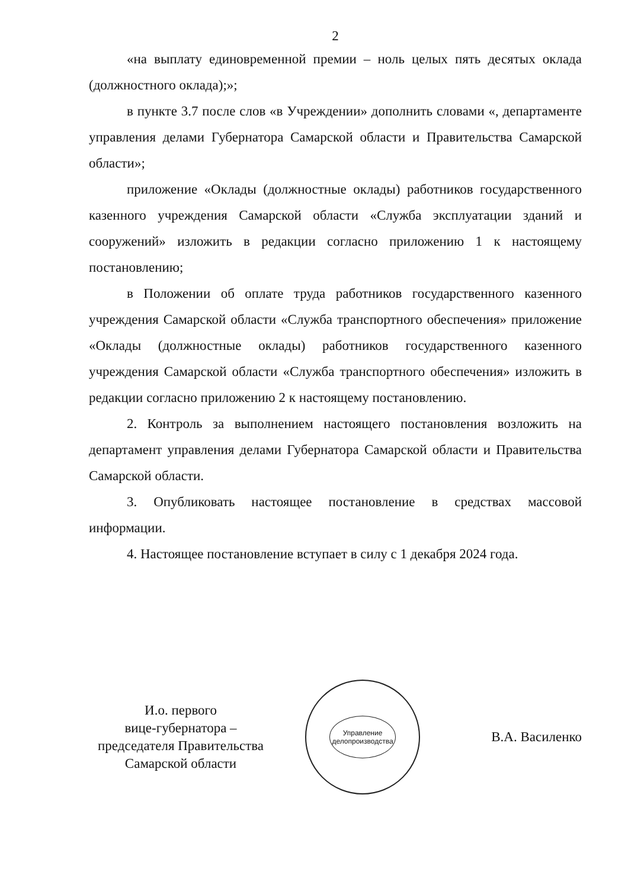2
«на выплату единовременной премии – ноль целых пять десятых оклада (должностного оклада);»;
в пункте 3.7 после слов «в Учреждении» дополнить словами «, департаменте управления делами Губернатора Самарской области и Правительства Самарской области»;
приложение «Оклады (должностные оклады) работников государственного казенного учреждения Самарской области «Служба эксплуатации зданий и сооружений» изложить в редакции согласно приложению 1 к настоящему постановлению;
в Положении об оплате труда работников государственного казенного учреждения Самарской области «Служба транспортного обеспечения» приложение «Оклады (должностные оклады) работников государственного казенного учреждения Самарской области «Служба транспортного обеспечения» изложить в редакции согласно приложению 2 к настоящему постановлению.
2. Контроль за выполнением настоящего постановления возложить на департамент управления делами Губернатора Самарской области и Правительства Самарской области.
3. Опубликовать настоящее постановление в средствах массовой информации.
4. Настоящее постановление вступает в силу с 1 декабря 2024 года.
И.о. первого
вице-губернатора –
председателя Правительства
Самарской области
Управление
делопроизводства
В.А. Василенко